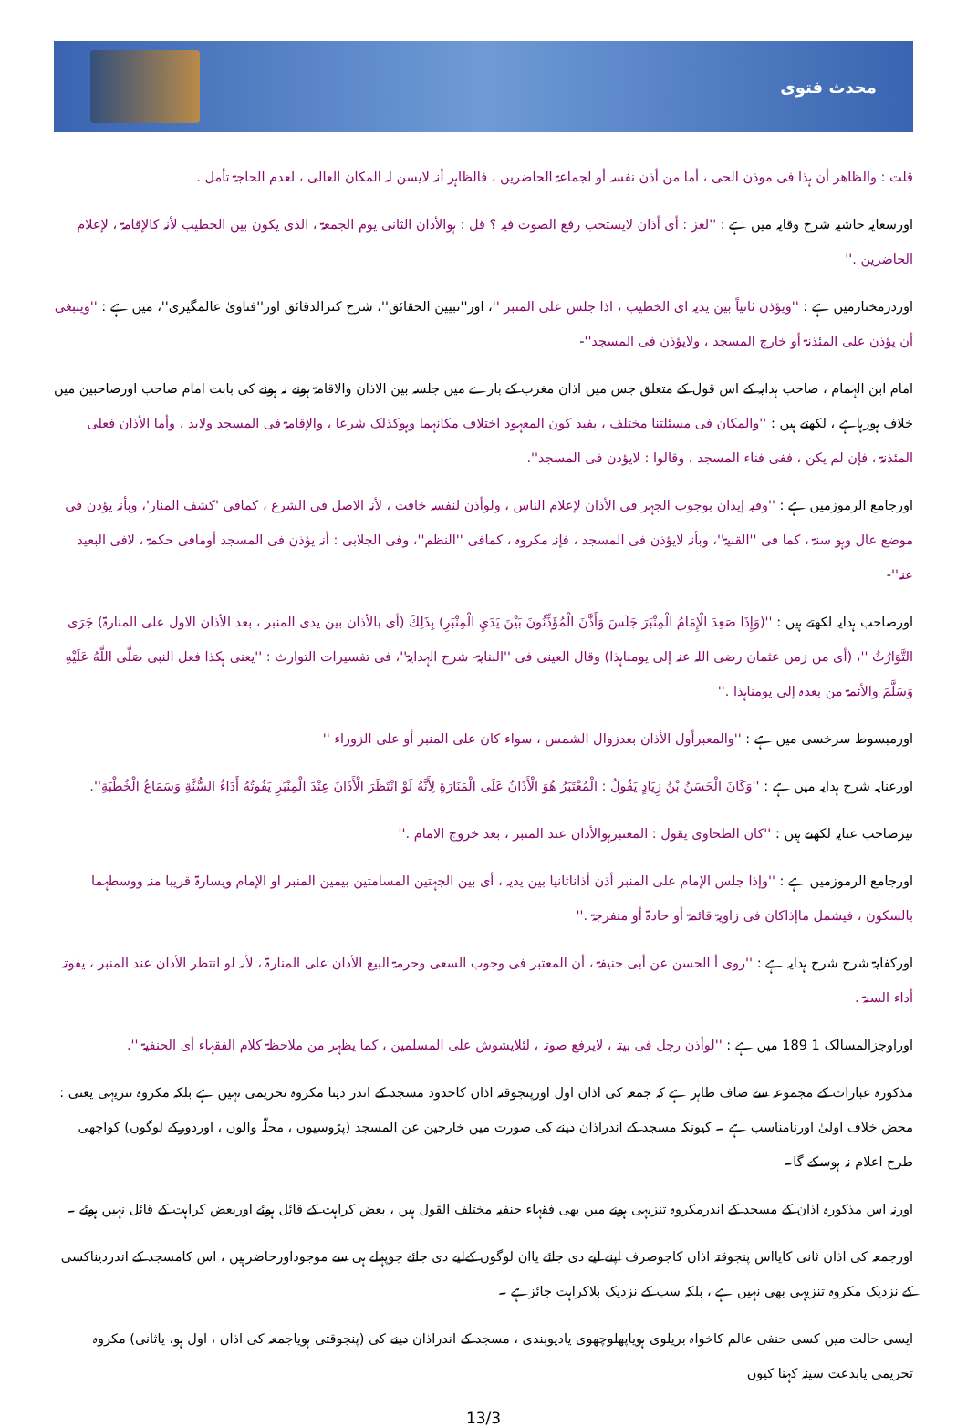محدث فتوی
قلت : والظاهر أن ہذا فی موذن الحی ، أما من أذن نفسہ أو لجماعۃ الحاضرین ، فالظاہر أنہ لایسن لہ المکان العالی ، لعدم الحاجۃ تأمل .
اورسعایہ حاشیہ شرح وقایہ میں ہے : ''لغز : أی أذان لایستحب رفع الصوت فیہ ؟ قل : ہوالأذان الثانی یوم الجمعۃ ، الذی یکون بین الخطیب لأنہ کالإقامۃ ، لإعلام الحاضرین .''
اوردرمختارمیں ہے : ''ویؤذن ثانیاً بین یدیہ ای الخطیب ، اذا جلس علی المنبر ''، اور''تبیین الحقائق''، شرح کنزالدقائق اور''فتاویٰ عالمگیری''، میں ہے : ''وینبغی أن یؤذن علی المئذنۃ أو خارج المسجد ، ولایؤذن فی المسجد''-
امام ابن الہمام ، صاحب ہدایہ کے اس قول کے متعلق جس میں اذان مغرب کے بارے میں جلسہ بین الاذان والاقامۃ ہونے نہ ہونے کی بابت امام صاحب اورصاحبین میں خلاف ہورہاہے ، لکھتے ہیں : ''والمکان فی مسئلتنا مختلف ، یفید کون المعہود اختلاف مکانہما وہوکذلک شرعا ، والإقامۃ فی المسجد ولابد ، وأما الأذان فعلی المئذنۃ ، فإن لم یکن ، ففی فناء المسجد ، وقالوا : لایؤذن فی المسجد''.
اورجامع الرموزمیں ہے : ''وفیہ إیذان بوجوب الجہر فی الأذان لإعلام الناس ، ولوأذن لنفسہ خافت ، لأنہ الاصل فی الشرع ، کمافی 'کشف المنار'، وبأنہ یؤذن فی موضع عال وہو سنۃ ، کما فی ''القنیۃ''، وبأنہ لایؤذن فی المسجد ، فإنہ مکروہ ، کمافی ''النظم''، وفی الجلابی : أنہ یؤذن فی المسجد أومافی حکمۃ ، لافی البعید عنہ''-
اورصاحب ہدایہ لکھتے ہیں : ''(وَإِذَا صَعِدَ الْإِمَامُ الْمِنْبَرَ جَلَسَ وَأَذَّنَ الْمُؤَذِّنُونَ بَيْنَ يَدَيِ الْمِنْبَرِ) بِذَلِكَ (أی بالأذان بین یدی المنبر ، بعد الأذان الاول علی المنارۃ) جَرَى التَّوَارُثُ ''، (أی من زمن عثمان رضی اللہ عنہ إلی یومناہذا) وقال العینی فی ''البنایۃ- شرح الہدایۃ''، فی تفسیرات التوارث : ''یعنی ہکذا فعل النبی صَلَّى اللَّهُ عَلَيْهِ وَسَلَّمَ والأئمۃ من بعدہ إلی یومناہذا .''
اورمبسوط سرخسی میں ہے : ''والمعبرأول الأذان بعدزوال الشمس ، سواء کان علی المنبر أو علی الزوراء ''
اورعنایہ شرح ہدایہ میں ہے : ''وَكَانَ الْحَسَنُ بْنُ زِيَادٍ يَقُولُ : الْمُعْتَبَرُ هُوَ الْأَذَانُ عَلَى الْمَنَارَةِ لِأَنَّهُ لَوْ انْتَظَرَ الْأَذَانَ عِنْدَ الْمِنْبَرِ يَفُوتُهُ أَدَاءُ السُّنَّةِ وَسَمَاعُ الْخُطْبَةِ''.
نیزصاحب عنایہ لکھتے ہیں : ''کان الطحاوی یقول : المعتبرہوالأذان عند المنبر ، بعد خروج الامام .''
اورجامع الرموزمیں ہے : ''وإذا جلس الإمام علی المنبر أذن أذاناثانیا بین یدیہ ، أی بین الجہتین المسامتین بیمین المنبر او الإمام ویسارۃ قریبا منہ ووسطہما بالسکون ، فیشمل ماإذاکان فی زاویۃ قائمۃ أو حادۃ أو منفرجۃ .''
اورکفایۃ شرح شرح ہدایہ ہے : ''روی أ الحسن عن أبی حنیفۃ ، أن المعتبر فی وجوب السعی وحرمۃ البیع الأذان علی المنارۃ ، لأنہ لو انتظر الأذان عند المنبر ، یفوتہ أداء السنۃ .
اوراوجزالمسالک 1 189 میں ہے : ''لوأذن رجل فی بیتہ ، لایرفع صوتہ ، لئلایشوش علی المسلمین ، کما یظہر من ملاحظۃ کلام الفقہاء أی الحنفیۃ ''.
مذکورہ عبارات کے مجموعہ سے صاف ظاہر ہے کہ جمعہ کی اذان اول اورپنجوقتہ اذان کاحدود مسجد کے اندر دینا مکروہ تحریمی نہیں ہے بلکہ مکروہ تنزیہی یعنی : محض خلاف اولیٰ اورنامناسب ہے ۔ کیونکہ مسجد کے اندراذان دینے کی صورت میں خارجین عن المسجد (پڑوسیوں ، محلّہ والوں ، اوردورکے لوگوں) کواچھی طرح اعلام نہ ہوسکے گا۔
اورنہ اس مذکورہ اذان کے مسجد کے اندرمکروہ تنزیہی ہونے میں بھی فقہاء حنفیہ مختلف القول ہیں ، بعض کراہت کے قائل ہوئے اوربعض کراہت کے قائل نہیں ہوئے ۔
اورجمعہ کی اذان ثانی کایااس پنجوقتہ اذان کاجوصرف اپنے لیے دی جائے یاان لوگوں کےلیے دی جائے جوپہلے ہی سے موجوداورحاضرہیں ، اس کامسجد کے اندردیناکسی کے نزدیک مکروہ تنزیہی بھی نہیں ہے ، بلکہ سب کے نزدیک بلاکراہت جائزہے ۔
ایسی حالت میں کسی حنفی عالم کاخواہ بریلوی ہویاپھلوچھوی یادیوبندی ، مسجد کے اندراذان دینے کی (پنجوقتی ہویاجمعہ کی اذان ، اول ہو، یاثانی) مکروہ تحریمی یابدعت سیئہ کہنا کیوں
13/3